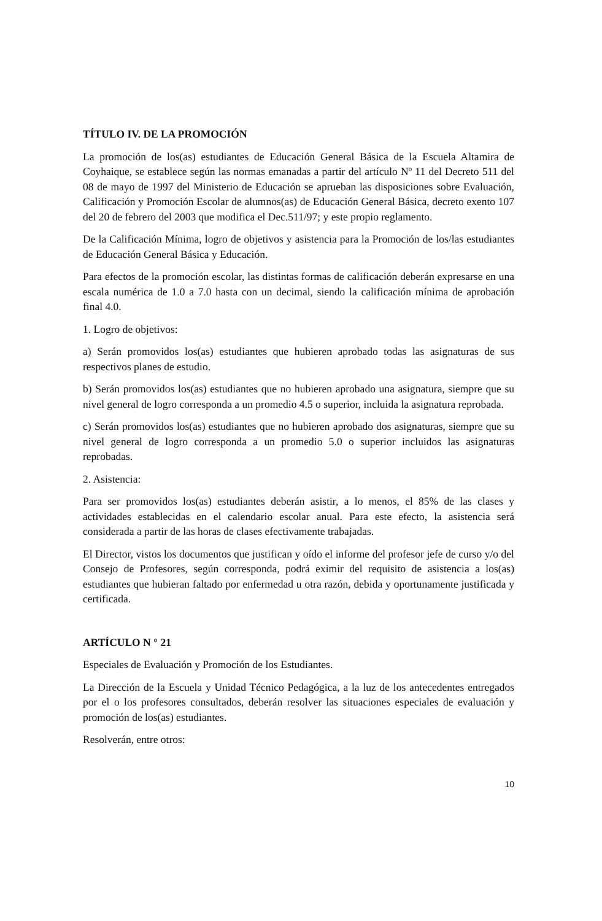TÍTULO IV. DE LA PROMOCIÓN
La promoción de los(as) estudiantes de Educación General Básica de la Escuela Altamira de Coyhaique, se establece según las normas emanadas a partir del artículo Nº 11 del Decreto 511 del 08 de mayo de 1997 del Ministerio de Educación se aprueban las disposiciones sobre Evaluación, Calificación y Promoción Escolar de alumnos(as) de Educación General Básica, decreto exento 107 del 20 de febrero del 2003 que modifica el Dec.511/97; y este propio reglamento.
De la Calificación Mínima, logro de objetivos y asistencia para la Promoción de los/las estudiantes de Educación General Básica y Educación.
Para efectos de la promoción escolar, las distintas formas de calificación deberán expresarse en una escala numérica de 1.0 a 7.0 hasta con un decimal, siendo la calificación mínima de aprobación final 4.0.
1. Logro de objetivos:
a) Serán promovidos los(as) estudiantes que hubieren aprobado todas las asignaturas de sus respectivos planes de estudio.
b) Serán promovidos los(as) estudiantes que no hubieren aprobado una asignatura, siempre que su nivel general de logro corresponda a un promedio 4.5 o superior, incluida la asignatura reprobada.
c) Serán promovidos los(as) estudiantes que no hubieren aprobado dos asignaturas, siempre que su nivel general de logro corresponda a un promedio 5.0 o superior incluidos las asignaturas reprobadas.
2. Asistencia:
Para ser promovidos los(as) estudiantes deberán asistir, a lo menos, el 85% de las clases y actividades establecidas en el calendario escolar anual. Para este efecto, la asistencia será considerada a partir de las horas de clases efectivamente trabajadas.
El Director, vistos los documentos que justifican y oído el informe del profesor jefe de curso y/o del Consejo de Profesores, según corresponda, podrá eximir del requisito de asistencia a los(as) estudiantes que hubieran faltado por enfermedad u otra razón, debida y oportunamente justificada y certificada.
ARTÍCULO N ° 21
Especiales de Evaluación y Promoción de los Estudiantes.
La Dirección de la Escuela y Unidad Técnico Pedagógica, a la luz de los antecedentes entregados por el o los profesores consultados, deberán resolver las situaciones especiales de evaluación y promoción de los(as) estudiantes.
Resolverán, entre otros:
10